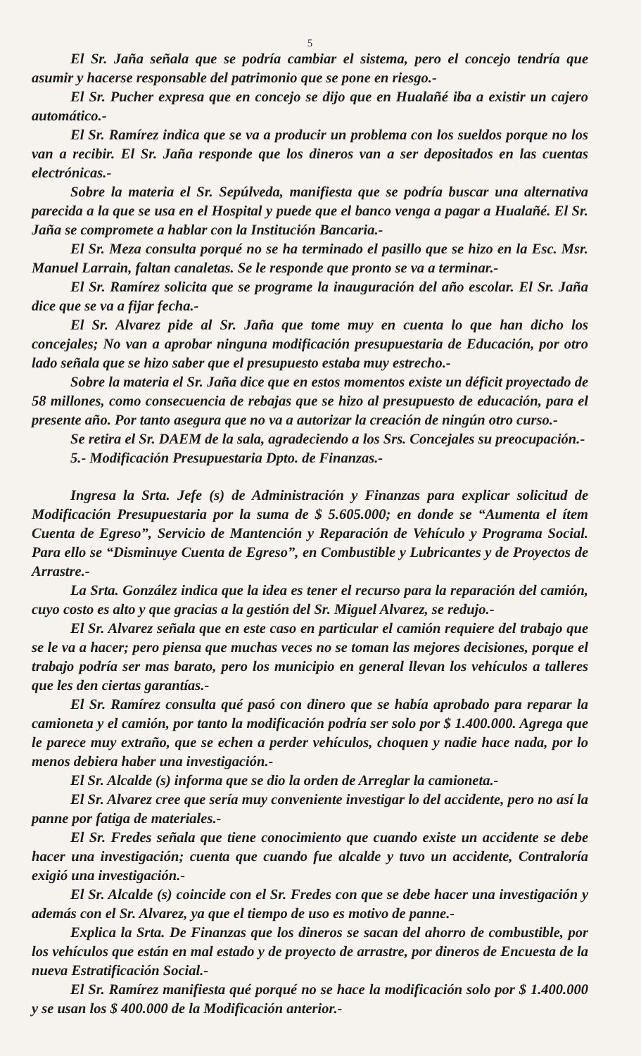5
El Sr. Jaña señala que se podría cambiar el sistema, pero el concejo tendría que asumir y hacerse responsable del patrimonio que se pone en riesgo.-
El Sr. Pucher expresa que en concejo se dijo que en Hualañé iba a existir un cajero automático.-
El Sr. Ramírez indica que se va a producir un problema con los sueldos porque no los van a recibir. El Sr. Jaña responde que los dineros van a ser depositados en las cuentas electrónicas.-
Sobre la materia el Sr. Sepúlveda, manifiesta que se podría buscar una alternativa parecida a la que se usa en el Hospital y puede que el banco venga a pagar a Hualañé. El Sr. Jaña se compromete a hablar con la Institución Bancaria.-
El Sr. Meza consulta porqué no se ha terminado el pasillo que se hizo en la Esc. Msr. Manuel Larrain, faltan canaletas. Se le responde que pronto se va a terminar.-
El Sr. Ramírez solicita que se programe la inauguración del año escolar. El Sr. Jaña dice que se va a fijar fecha.-
El Sr. Alvarez pide al Sr. Jaña que tome muy en cuenta lo que han dicho los concejales; No van a aprobar ninguna modificación presupuestaria de Educación, por otro lado señala que se hizo saber que el presupuesto estaba muy estrecho.-
Sobre la materia el Sr. Jaña dice que en estos momentos existe un déficit proyectado de 58 millones, como consecuencia de rebajas que se hizo al presupuesto de educación, para el presente año. Por tanto asegura que no va a autorizar la creación de ningún otro curso.-
Se retira el Sr. DAEM de la sala, agradeciendo a los Srs. Concejales su preocupación.-
5.- Modificación Presupuestaria Dpto. de Finanzas.-
Ingresa la Srta. Jefe (s) de Administración y Finanzas para explicar solicitud de Modificación Presupuestaria por la suma de $ 5.605.000; en donde se “Aumenta el ítem Cuenta de Egreso”, Servicio de Mantención y Reparación de Vehículo y Programa Social. Para ello se “Disminuye Cuenta de Egreso”, en Combustible y Lubricantes y de Proyectos de Arrastre.-
La Srta. González indica que la idea es tener el recurso para la reparación del camión, cuyo costo es alto y que gracias a la gestión del Sr. Miguel Alvarez, se redujo.-
El Sr. Alvarez señala que en este caso en particular el camión requiere del trabajo que se le va a hacer; pero piensa que muchas veces no se toman las mejores decisiones, porque el trabajo podría ser mas barato, pero los municipio en general llevan los vehículos a talleres que les den ciertas garantías.-
El Sr. Ramírez consulta qué pasó con dinero que se había aprobado para reparar la camioneta y el camión, por tanto la modificación podría ser solo por $ 1.400.000. Agrega que le parece muy extraño, que se echen a perder vehículos, choquen y nadie hace nada, por lo menos debiera haber una investigación.-
El Sr. Alcalde (s) informa que se dio la orden de Arreglar la camioneta.-
El Sr. Alvarez cree que sería muy conveniente investigar lo del accidente, pero no así la panne por fatiga de materiales.-
El Sr. Fredes señala que tiene conocimiento que cuando existe un accidente se debe hacer una investigación; cuenta que cuando fue alcalde y tuvo un accidente, Contraloría exigió una investigación.-
El Sr. Alcalde (s) coincide con el Sr. Fredes con que se debe hacer una investigación y además con el Sr. Alvarez, ya que el tiempo de uso es motivo de panne.-
Explica la Srta. De Finanzas que los dineros se sacan del ahorro de combustible, por los vehículos que están en mal estado y de proyecto de arrastre, por dineros de Encuesta de la nueva Estratificación Social.-
El Sr. Ramírez manifiesta qué porqué no se hace la modificación solo por $ 1.400.000 y se usan los $ 400.000 de la Modificación anterior.-